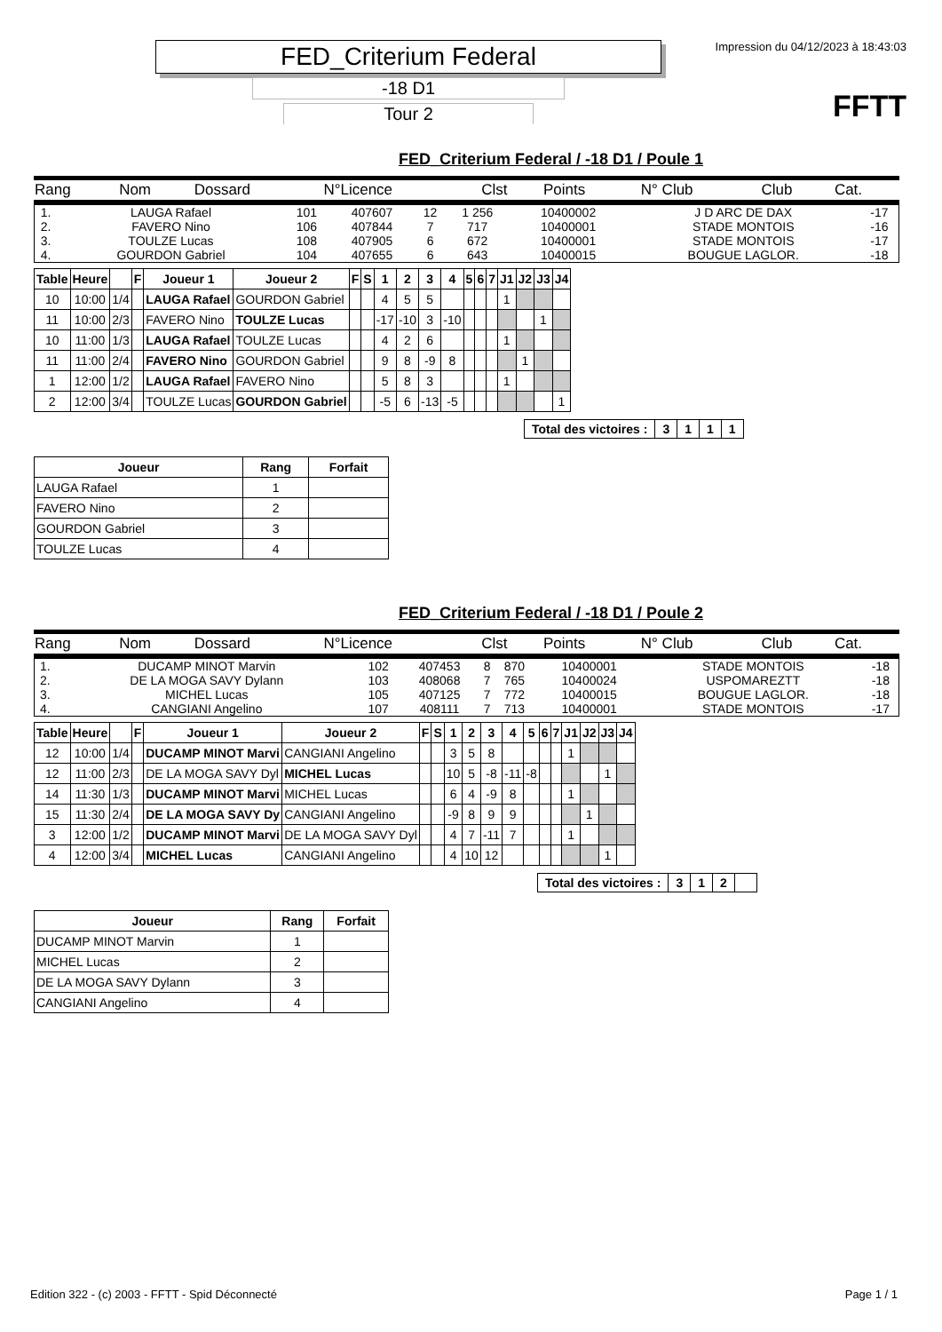FED_Criterium Federal
-18 D1
Tour 2
Impression du 04/12/2023 à 18:43:03
FFTT
FED_Criterium Federal / -18 D1 / Poule 1
| Rang | Nom | Dossard | N°Licence | Clst | Points | N° Club | Club | Cat. |
| 1. | LAUGA Rafael | 101 | 407607 | 12 | 1 256 | 10400002 | J D ARC DE DAX | -17 |
| 2. | FAVERO Nino | 106 | 407844 | 7 | 717 | 10400001 | STADE MONTOIS | -16 |
| 3. | TOULZE Lucas | 108 | 407905 | 6 | 672 | 10400001 | STADE MONTOIS | -17 |
| 4. | GOURDON Gabriel | 104 | 407655 | 6 | 643 | 10400015 | BOUGUE LAGLOR. | -18 |
| Table | Heure | | F | Joueur 1 | Joueur 2 | F | S | 1 | 2 | 3 | 4 | 5 | 6 | 7 | J1 | J2 | J3 | J4 |
| --- | --- | --- | --- | --- | --- | --- | --- | --- | --- | --- | --- | --- | --- | --- | --- | --- | --- | --- |
| 10 | 10:00 | 1/4 | | LAUGA Rafael | GOURDON Gabriel | | | 4 | 5 | 5 | | | | | 1 | | | |
| 11 | 10:00 | 2/3 | | FAVERO Nino | TOULZE Lucas | | | -17 | -10 | 3 | -10 | | | | | | 1 | |
| 10 | 11:00 | 1/3 | | LAUGA Rafael | TOULZE Lucas | | | 4 | 2 | 6 | | | | | 1 | | | |
| 11 | 11:00 | 2/4 | | FAVERO Nino | GOURDON Gabriel | | | 9 | 8 | -9 | 8 | | | | | 1 | | |
| 1 | 12:00 | 1/2 | | LAUGA Rafael | FAVERO Nino | | | 5 | 8 | 3 | | | | | 1 | | | |
| 2 | 12:00 | 3/4 | | TOULZE Lucas | GOURDON Gabriel | | | -5 | 6 | -13 | -5 | | | | | | | 1 |
| Total des victoires : | 3 | 1 | 1 | 1 |
| Joueur | Rang | Forfait |
| --- | --- | --- |
| LAUGA Rafael | 1 | |
| FAVERO Nino | 2 | |
| GOURDON Gabriel | 3 | |
| TOULZE Lucas | 4 | |
FED_Criterium Federal / -18 D1 / Poule 2
| Rang | Nom | Dossard | N°Licence | Clst | Points | N° Club | Club | Cat. |
| 1. | DUCAMP MINOT Marvin | 102 | 407453 | 8 | 870 | 10400001 | STADE MONTOIS | -18 |
| 2. | DE LA MOGA SAVY Dylann | 103 | 408068 | 7 | 765 | 10400024 | USPOMAREZTT | -18 |
| 3. | MICHEL Lucas | 105 | 407125 | 7 | 772 | 10400015 | BOUGUE LAGLOR. | -18 |
| 4. | CANGIANI Angelino | 107 | 408111 | 7 | 713 | 10400001 | STADE MONTOIS | -17 |
| Table | Heure | | F | Joueur 1 | Joueur 2 | F | S | 1 | 2 | 3 | 4 | 5 | 6 | 7 | J1 | J2 | J3 | J4 |
| --- | --- | --- | --- | --- | --- | --- | --- | --- | --- | --- | --- | --- | --- | --- | --- | --- | --- | --- |
| 12 | 10:00 | 1/4 | | DUCAMP MINOT Marvi | CANGIANI Angelino | | | 3 | 5 | 8 | | | | | 1 | | | |
| 12 | 11:00 | 2/3 | | DE LA MOGA SAVY Dyl | MICHEL Lucas | | | 10 | 5 | -8 | -11 | -8 | | | | | 1 | |
| 14 | 11:30 | 1/3 | | DUCAMP MINOT Marvi | MICHEL Lucas | | | 6 | 4 | -9 | 8 | | | | 1 | | | |
| 15 | 11:30 | 2/4 | | DE LA MOGA SAVY Dy | CANGIANI Angelino | | | -9 | 8 | 9 | 9 | | | | | 1 | | |
| 3 | 12:00 | 1/2 | | DUCAMP MINOT Marvi | DE LA MOGA SAVY Dyl | | | 4 | 7 | -11 | 7 | | | | 1 | | | |
| 4 | 12:00 | 3/4 | | MICHEL Lucas | CANGIANI Angelino | | | 4 | 10 | 12 | | | | | | | 1 | |
| Total des victoires : | 3 | 1 | 2 | |
| Joueur | Rang | Forfait |
| --- | --- | --- |
| DUCAMP MINOT Marvin | 1 | |
| MICHEL Lucas | 2 | |
| DE LA MOGA SAVY Dylann | 3 | |
| CANGIANI Angelino | 4 | |
Edition 322 - (c) 2003 - FFTT - Spid Déconnecté Page 1 / 1